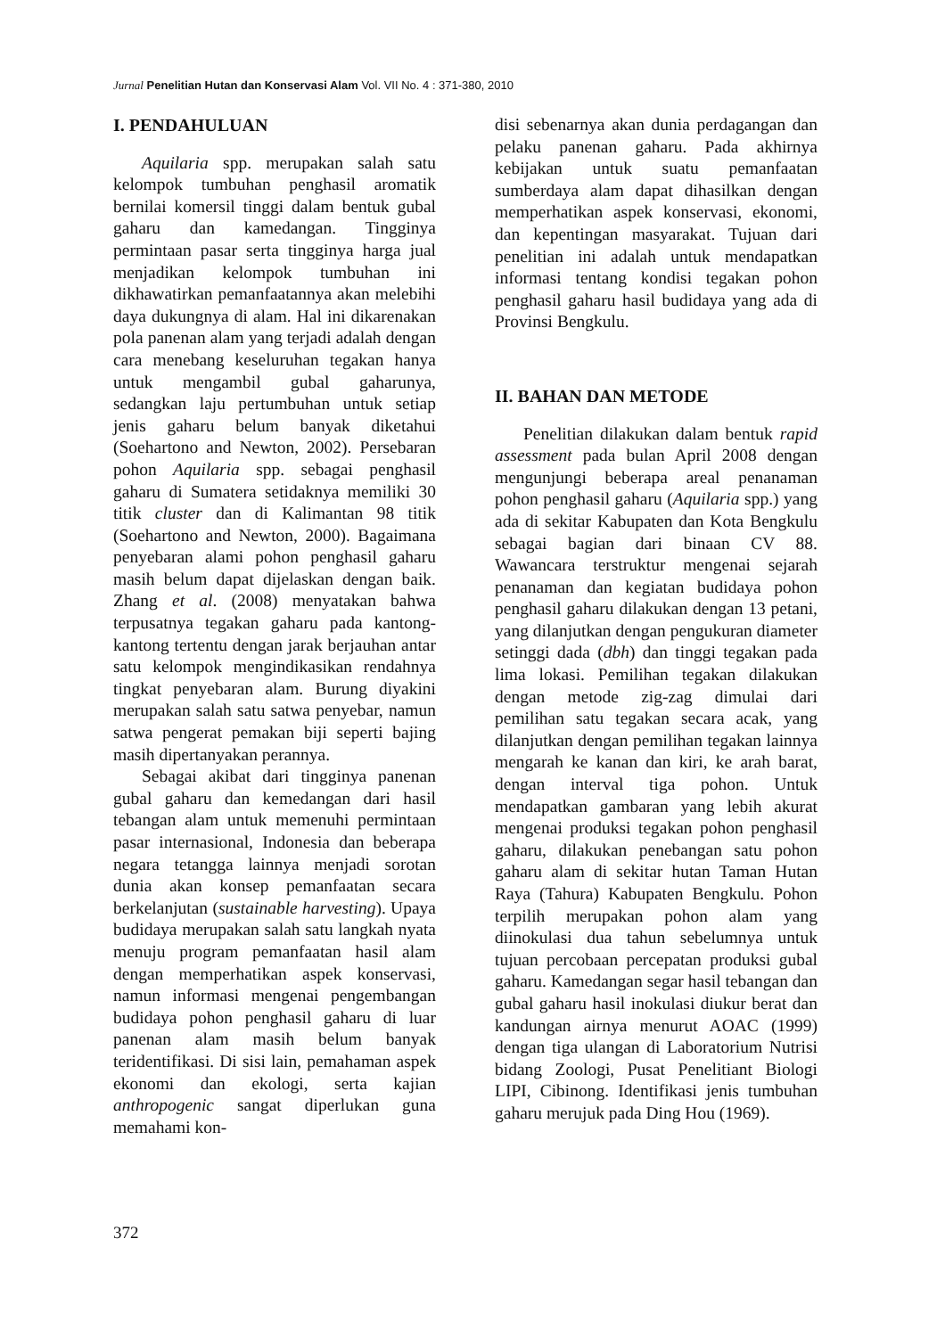Jurnal Penelitian Hutan dan Konservasi Alam Vol. VII No. 4 : 371-380, 2010
I. PENDAHULUAN
Aquilaria spp. merupakan salah satu kelompok tumbuhan penghasil aromatik bernilai komersil tinggi dalam bentuk gubal gaharu dan kamedangan. Tingginya permintaan pasar serta tingginya harga jual menjadikan kelompok tumbuhan ini dikhawatirkan pemanfaatannya akan melebihi daya dukungnya di alam. Hal ini dikarenakan pola panenan alam yang terjadi adalah dengan cara menebang keseluruhan tegakan hanya untuk mengambil gubal gaharunya, sedangkan laju pertumbuhan untuk setiap jenis gaharu belum banyak diketahui (Soehartono and Newton, 2002). Persebaran pohon Aquilaria spp. sebagai penghasil gaharu di Sumatera setidaknya memiliki 30 titik cluster dan di Kalimantan 98 titik (Soehartono and Newton, 2000). Bagaimana penyebaran alami pohon penghasil gaharu masih belum dapat dijelaskan dengan baik. Zhang et al. (2008) menyatakan bahwa terpusatnya tegakan gaharu pada kantong-kantong tertentu dengan jarak berjauhan antar satu kelompok mengindikasikan rendahnya tingkat penyebaran alam. Burung diyakini merupakan salah satu satwa penyebar, namun satwa pengerat pemakan biji seperti bajing masih dipertanyakan perannya.
Sebagai akibat dari tingginya panenan gubal gaharu dan kemedangan dari hasil tebangan alam untuk memenuhi permintaan pasar internasional, Indonesia dan beberapa negara tetangga lainnya menjadi sorotan dunia akan konsep pemanfaatan secara berkelanjutan (sustainable harvesting). Upaya budidaya merupakan salah satu langkah nyata menuju program pemanfaatan hasil alam dengan memperhatikan aspek konservasi, namun informasi mengenai pengembangan budidaya pohon penghasil gaharu di luar panenan alam masih belum banyak teridentifikasi. Di sisi lain, pemahaman aspek ekonomi dan ekologi, serta kajian anthropogenic sangat diperlukan guna memahami kon-
disi sebenarnya akan dunia perdagangan dan pelaku panenan gaharu. Pada akhirnya kebijakan untuk suatu pemanfaatan sumberdaya alam dapat dihasilkan dengan memperhatikan aspek konservasi, ekonomi, dan kepentingan masyarakat. Tujuan dari penelitian ini adalah untuk mendapatkan informasi tentang kondisi tegakan pohon penghasil gaharu hasil budidaya yang ada di Provinsi Bengkulu.
II. BAHAN DAN METODE
Penelitian dilakukan dalam bentuk rapid assessment pada bulan April 2008 dengan mengunjungi beberapa areal penanaman pohon penghasil gaharu (Aquilaria spp.) yang ada di sekitar Kabupaten dan Kota Bengkulu sebagai bagian dari binaan CV 88. Wawancara terstruktur mengenai sejarah penanaman dan kegiatan budidaya pohon penghasil gaharu dilakukan dengan 13 petani, yang dilanjutkan dengan pengukuran diameter setinggi dada (dbh) dan tinggi tegakan pada lima lokasi. Pemilihan tegakan dilakukan dengan metode zig-zag dimulai dari pemilihan satu tegakan secara acak, yang dilanjutkan dengan pemilihan tegakan lainnya mengarah ke kanan dan kiri, ke arah barat, dengan interval tiga pohon. Untuk mendapatkan gambaran yang lebih akurat mengenai produksi tegakan pohon penghasil gaharu, dilakukan penebangan satu pohon gaharu alam di sekitar hutan Taman Hutan Raya (Tahura) Kabupaten Bengkulu. Pohon terpilih merupakan pohon alam yang diinokulasi dua tahun sebelumnya untuk tujuan percobaan percepatan produksi gubal gaharu. Kamedangan segar hasil tebangan dan gubal gaharu hasil inokulasi diukur berat dan kandungan airnya menurut AOAC (1999) dengan tiga ulangan di Laboratorium Nutrisi bidang Zoologi, Pusat Penelitiant Biologi LIPI, Cibinong. Identifikasi jenis tumbuhan gaharu merujuk pada Ding Hou (1969).
372